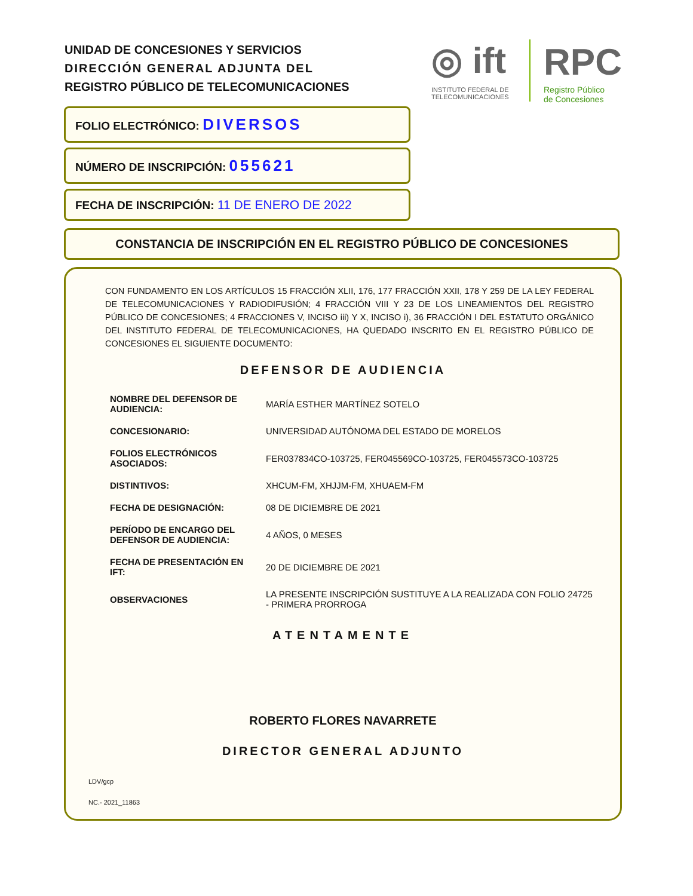UNIDAD DE CONCESIONES Y SERVICIOS
DIRECCIÓN GENERAL ADJUNTA DEL
REGISTRO PÚBLICO DE TELECOMUNICACIONES
◎ ift
INSTITUTO FEDERAL DE
TELECOMUNICACIONES
RPC
Registro Público
de Concesiones
FOLIO ELECTRÓNICO: DIVERSOS
NÚMERO DE INSCRIPCIÓN: 055621
FECHA DE INSCRIPCIÓN: 11 DE ENERO DE 2022
CONSTANCIA DE INSCRIPCIÓN EN EL REGISTRO PÚBLICO DE CONCESIONES
CON FUNDAMENTO EN LOS ARTÍCULOS 15 FRACCIÓN XLII, 176, 177 FRACCIÓN XXII, 178 Y 259 DE LA LEY FEDERAL DE TELECOMUNICACIONES Y RADIODIFUSIÓN; 4 FRACCIÓN VIII Y 23 DE LOS LINEAMIENTOS DEL REGISTRO PÚBLICO DE CONCESIONES; 4 FRACCIONES V, INCISO iii) Y X, INCISO i), 36 FRACCIÓN I DEL ESTATUTO ORGÁNICO DEL INSTITUTO FEDERAL DE TELECOMUNICACIONES, HA QUEDADO INSCRITO EN EL REGISTRO PÚBLICO DE CONCESIONES EL SIGUIENTE DOCUMENTO:
DEFENSOR DE AUDIENCIA
| NOMBRE DEL DEFENSOR DE AUDIENCIA: | MARÍA ESTHER MARTÍNEZ SOTELO |
| CONCESIONARIO: | UNIVERSIDAD AUTÓNOMA DEL ESTADO DE MORELOS |
| FOLIOS ELECTRÓNICOS ASOCIADOS: | FER037834CO-103725, FER045569CO-103725, FER045573CO-103725 |
| DISTINTIVOS: | XHCUM-FM, XHJJM-FM, XHUAEM-FM |
| FECHA DE DESIGNACIÓN: | 08 DE DICIEMBRE DE 2021 |
| PERÍODO DE ENCARGO DEL DEFENSOR DE AUDIENCIA: | 4 AÑOS, 0 MESES |
| FECHA DE PRESENTACIÓN EN IFT: | 20 DE DICIEMBRE DE 2021 |
| OBSERVACIONES | LA PRESENTE INSCRIPCIÓN SUSTITUYE A LA REALIZADA CON FOLIO 24725 - PRIMERA PRORROGA |
ATENTAMENTE
ROBERTO FLORES NAVARRETE
DIRECTOR GENERAL ADJUNTO
LDV/gcp
NC.- 2021_11863